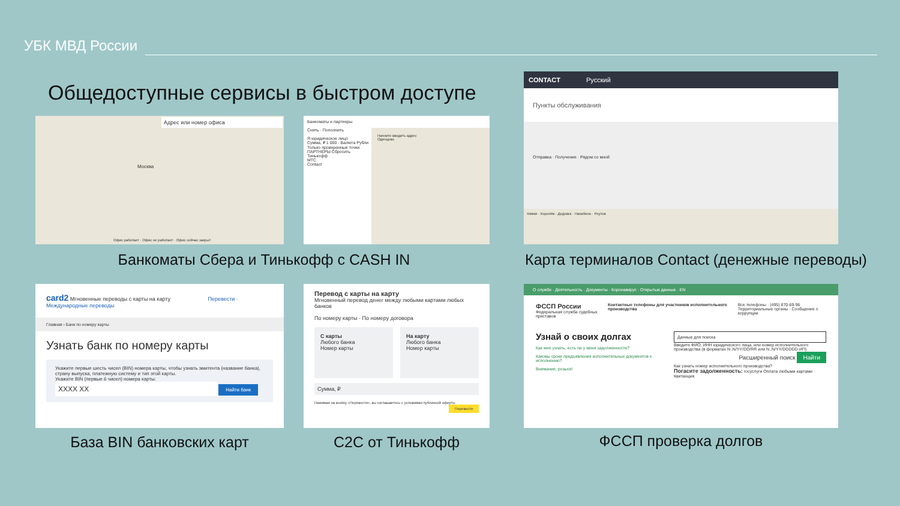УБК МВД России
Общедоступные сервисы в быстром доступе
Адрес или номер офиса
Москва
Офис работает · Офис не работает · Офис сейчас закрыт
Банкоматы и партнеры
Снять · Пополнить
Я юридическое лицо
Сумма, ₽ 1 000 · Валюта Рубли
Только проверенные точки
ПАРТНЕРЫ Сбросить
Тинькофф
МТС
Contact
Начните вводить адрес
Одинцово
Банкоматы Сбера и Тинькофф с CASH IN
CONTACT Русский
Пункты обслуживания
Отправка · Получение · Рядом со мной
Химки · Королёв · Дедовск · Нахабино · Реутов
Карта терминалов Contact (денежные переводы)
card2 Мгновенные переводы с карты на карту Перевести · Международные переводы
Главная › Банк по номеру карты
Узнать банк по номеру карты
Укажите первые шесть чисел (BIN) номера карты, чтобы узнать эмитента (название банка), страну выпуска, платежную систему и тип этой карты.
Укажите BIN (первые 6 чисел) номера карты:
XXXX XX Найти банк
База BIN банковских карт
Перевод с карты на карту
Мгновенный перевод денег между любыми картами любых банков
По номеру карты · По номеру договора
С карты
Любого банка
Номер карты
На карту
Любого банка
Номер карты
Сумма, ₽
Нажимая на кнопку «Перевести», вы соглашаетесь с условиями публичной оферты Перевести
C2C от Тинькофф
О службе · Деятельность · Документы · Коронавирус · Открытые данные · EN
ФССП России
Федеральная служба судебных приставов
Контактные телефоны для участников исполнительного производства
Все телефоны · (495) 870-69-96
Территориальные органы · Сообщение о коррупции
Узнай о своих долгах
Как мне узнать, есть ли у меня задолженности?
Каковы сроки предъявления исполнительных документов к исполнению?
Внимание, розыск!
Данные для поиска
Введите ФИО, ИНН юридического лица, или номер исполнительного производства (в форматах N..N/YY/DD/RR или N..N/YY/DDDDD-ИП)
Расширенный поиск Найти
Как узнать номер исполнительного производства?
Погасите задолженность: госуслуги Оплата любыми картами · Квитанция
ФССП проверка долгов